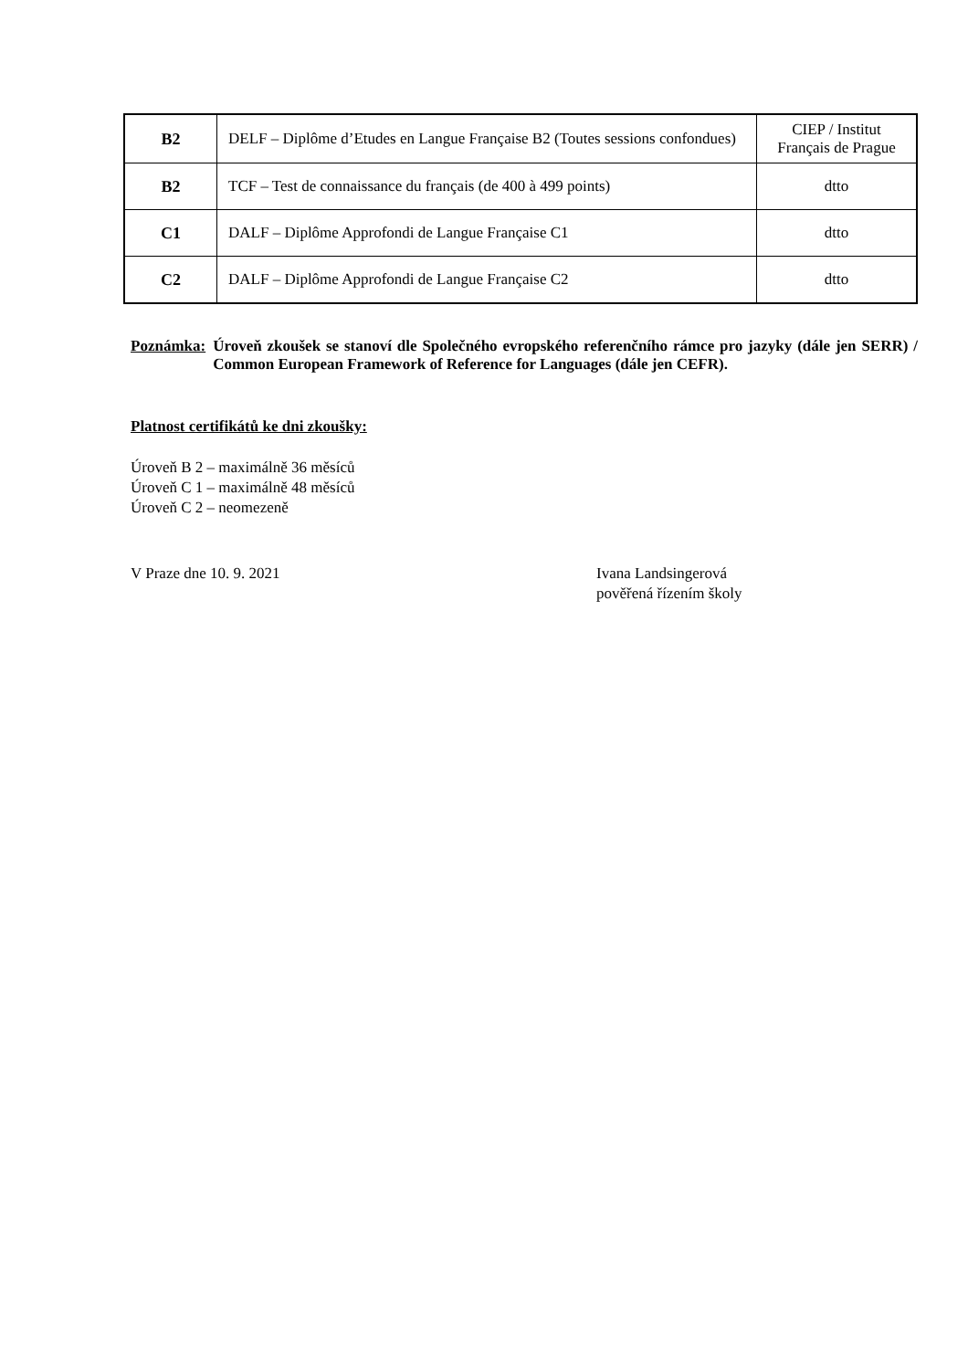| B2 | DELF – Diplôme d’Etudes en Langue Française B2 (Toutes sessions confondues) | CIEP / Institut Français de Prague |
| B2 | TCF – Test de connaissance du français (de 400 à 499 points) | dtto |
| C1 | DALF – Diplôme Approfondi de Langue Française C1 | dtto |
| C2 | DALF – Diplôme Approfondi de Langue Française C2 | dtto |
Poznámka: Úroveň zkoušek se stanoví dle Společného evropského referenčního rámce pro jazyky (dále jen SERR) / Common European Framework of Reference for Languages (dále jen CEFR).
Platnost certifikátů ke dni zkoušky:
Úroveň B 2 – maximálně 36 měsíců
Úroveň C 1 – maximálně 48 měsíců
Úroveň C 2 – neomezeně
V Praze dne 10. 9. 2021 Ivana Landsingerová
pověřená řízením školy